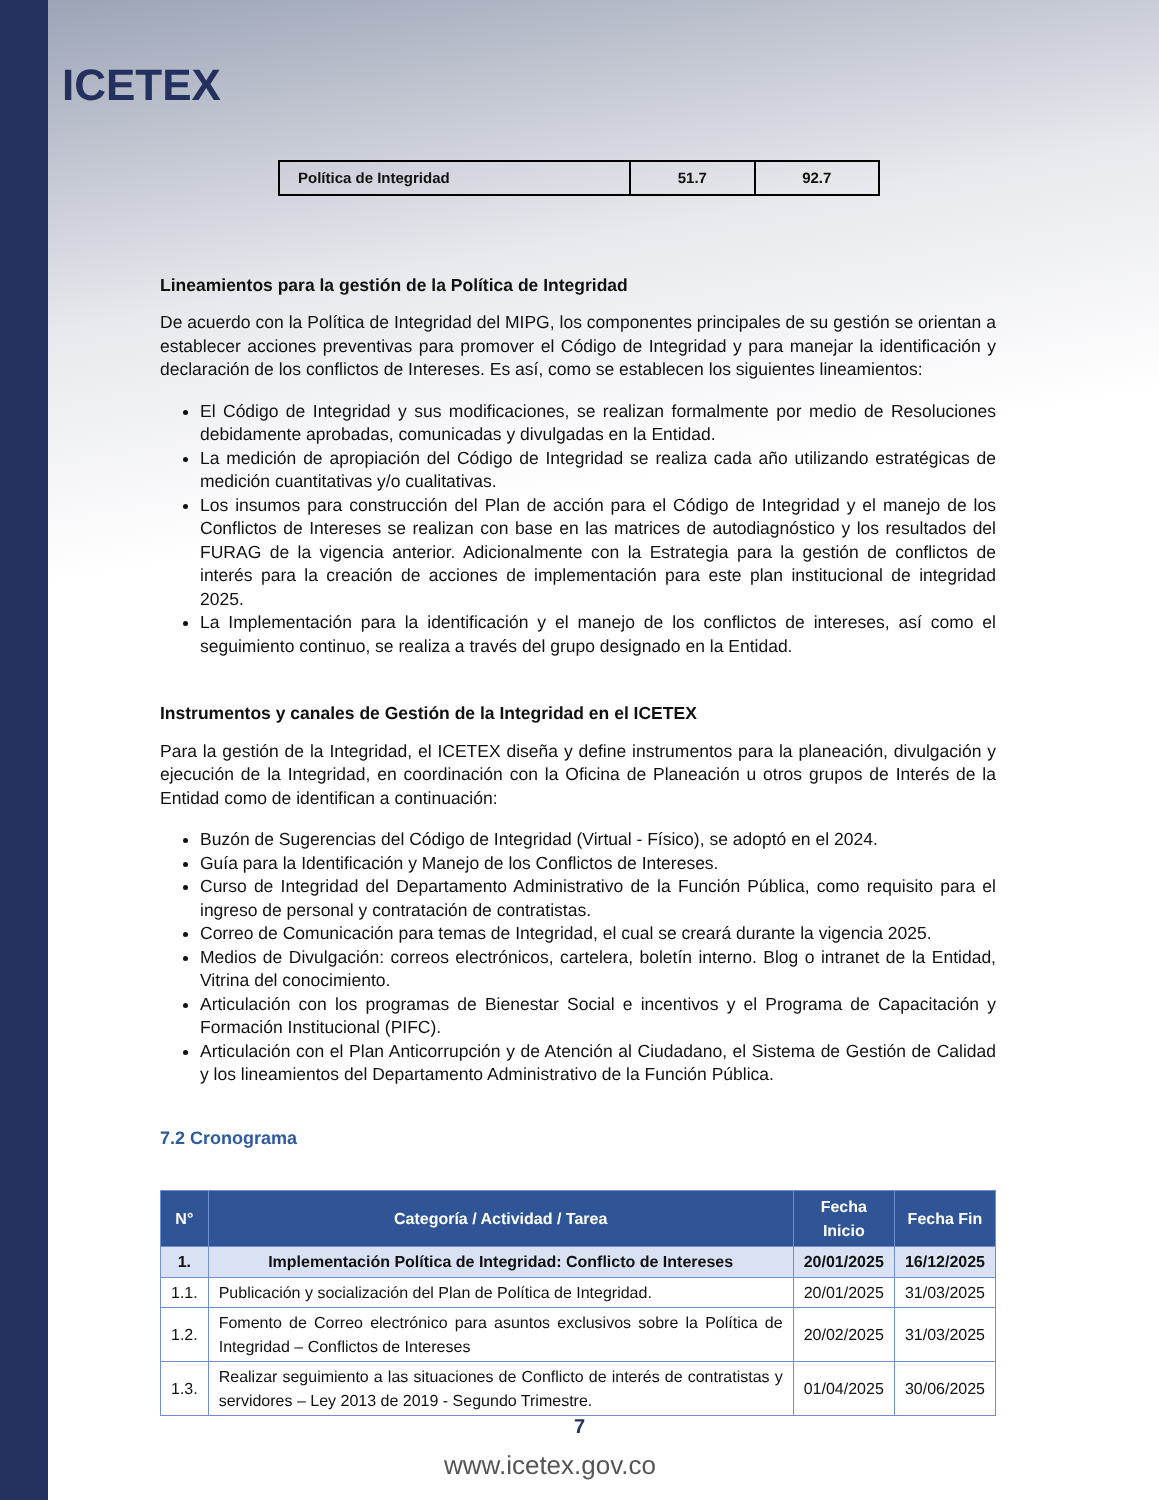ICETEX
| Política de Integridad | 51.7 | 92.7 |
Lineamientos para la gestión de la Política de Integridad
De acuerdo con la Política de Integridad del MIPG, los componentes principales de su gestión se orientan a establecer acciones preventivas para promover el Código de Integridad y para manejar la identificación y declaración de los conflictos de Intereses. Es así, como se establecen los siguientes lineamientos:
El Código de Integridad y sus modificaciones, se realizan formalmente por medio de Resoluciones debidamente aprobadas, comunicadas y divulgadas en la Entidad.
La medición de apropiación del Código de Integridad se realiza cada año utilizando estratégicas de medición cuantitativas y/o cualitativas.
Los insumos para construcción del Plan de acción para el Código de Integridad y el manejo de los Conflictos de Intereses se realizan con base en las matrices de autodiagnóstico y los resultados del FURAG de la vigencia anterior. Adicionalmente con la Estrategia para la gestión de conflictos de interés para la creación de acciones de implementación para este plan institucional de integridad 2025.
La Implementación para la identificación y el manejo de los conflictos de intereses, así como el seguimiento continuo, se realiza a través del grupo designado en la Entidad.
Instrumentos y canales de Gestión de la Integridad en el ICETEX
Para la gestión de la Integridad, el ICETEX diseña y define instrumentos para la planeación, divulgación y ejecución de la Integridad, en coordinación con la Oficina de Planeación u otros grupos de Interés de la Entidad como de identifican a continuación:
Buzón de Sugerencias del Código de Integridad (Virtual - Físico), se adoptó en el 2024.
Guía para la Identificación y Manejo de los Conflictos de Intereses.
Curso de Integridad del Departamento Administrativo de la Función Pública, como requisito para el ingreso de personal y contratación de contratistas.
Correo de Comunicación para temas de Integridad, el cual se creará durante la vigencia 2025.
Medios de Divulgación: correos electrónicos, cartelera, boletín interno. Blog o intranet de la Entidad, Vitrina del conocimiento.
Articulación con los programas de Bienestar Social e incentivos y el Programa de Capacitación y Formación Institucional (PIFC).
Articulación con el Plan Anticorrupción y de Atención al Ciudadano, el Sistema de Gestión de Calidad y los lineamientos del Departamento Administrativo de la Función Pública.
7.2 Cronograma
| N° | Categoría / Actividad / Tarea | Fecha Inicio | Fecha Fin |
| --- | --- | --- | --- |
| 1. | Implementación Política de Integridad: Conflicto de Intereses | 20/01/2025 | 16/12/2025 |
| 1.1. | Publicación y socialización del Plan de Política de Integridad. | 20/01/2025 | 31/03/2025 |
| 1.2. | Fomento de Correo electrónico para asuntos exclusivos sobre la Política de Integridad – Conflictos de Intereses | 20/02/2025 | 31/03/2025 |
| 1.3. | Realizar seguimiento a las situaciones de Conflicto de interés de contratistas y servidores – Ley 2013 de 2019 - Segundo Trimestre. | 01/04/2025 | 30/06/2025 |
7
www.icetex.gov.co